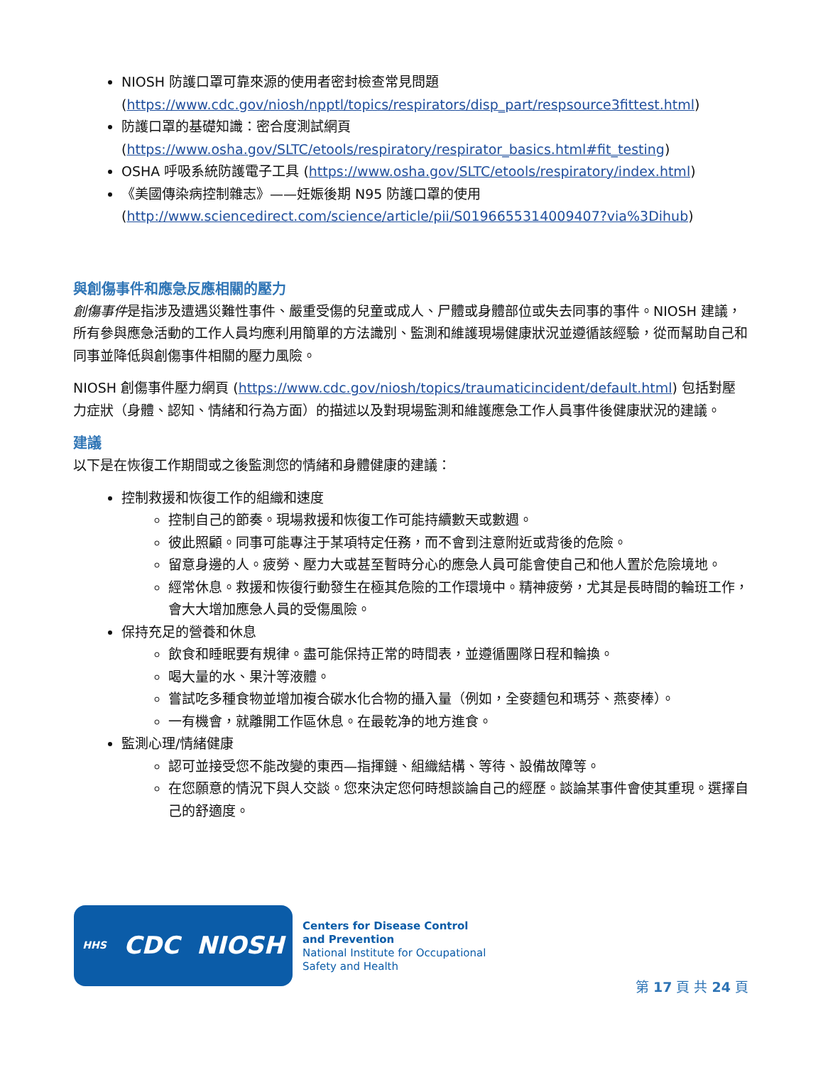NIOSH 防護口罩可靠來源的使用者密封檢查常見問題
(https://www.cdc.gov/niosh/npptl/topics/respirators/disp_part/respsource3fittest.html)
防護口罩的基礎知識：密合度測試網頁
(https://www.osha.gov/SLTC/etools/respiratory/respirator_basics.html#fit_testing)
OSHA 呼吸系統防護電子工具 (https://www.osha.gov/SLTC/etools/respiratory/index.html)
《美國傳染病控制雜志》——妊娠後期 N95 防護口罩的使用
(http://www.sciencedirect.com/science/article/pii/S0196655314009407?via%3Dihub)
與創傷事件和應急反應相關的壓力
創傷事件是指涉及遭遇災難性事件、嚴重受傷的兒童或成人、尸體或身體部位或失去同事的事件。NIOSH 建議，所有參與應急活動的工作人員均應利用簡單的方法識別、監測和維護現場健康狀況並遵循該經驗，從而幫助自己和同事並降低與創傷事件相關的壓力風險。
NIOSH 創傷事件壓力網頁 (https://www.cdc.gov/niosh/topics/traumaticincident/default.html) 包括對壓力症狀（身體、認知、情緒和行為方面）的描述以及對現場監測和維護應急工作人員事件後健康狀況的建議。
建議
以下是在恢復工作期間或之後監測您的情緒和身體健康的建議：
控制救援和恢復工作的組織和速度
控制自己的節奏。現場救援和恢復工作可能持續數天或數週。
彼此照顧。同事可能專注于某項特定任務，而不會到注意附近或背後的危險。
留意身邊的人。疲勞、壓力大或甚至暫時分心的應急人員可能會使自己和他人置於危險境地。
經常休息。救援和恢復行動發生在極其危險的工作環境中。精神疲勞，尤其是長時間的輪班工作，會大大增加應急人員的受傷風險。
保持充足的營養和休息
飲食和睡眠要有規律。盡可能保持正常的時間表，並遵循團隊日程和輪換。
喝大量的水、果汁等液體。
嘗試吃多種食物並增加複合碳水化合物的攝入量（例如，全麥麵包和瑪芬、燕麥棒）。
一有機會，就離開工作區休息。在最乾净的地方進食。
監測心理/情緒健康
認可並接受您不能改變的東西—指揮鏈、組織結構、等待、設備故障等。
在您願意的情況下與人交談。您來決定您何時想談論自己的經歷。談論某事件會使其重現。選擇自己的舒適度。
HHS CDC NIOSH
Centers for Disease Control
and Prevention
National Institute for Occupational
Safety and Health
第 17 頁 共 24 頁